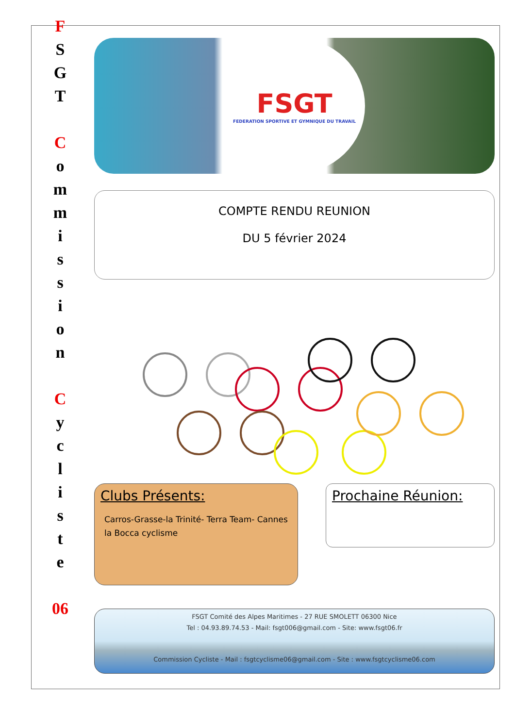F
S
G
T
C
o
m
m
i
s
s
i
o
n
C
y
c
l
i
s
t
e
06
FSGT
FEDERATION SPORTIVE ET GYMNIQUE DU TRAVAIL
COMPTE RENDU REUNION
DU 5 février 2024
Clubs Présents:
Carros-Grasse-la Trinité- Terra Team- Cannes la Bocca cyclisme
Prochaine Réunion:
FSGT Comité des Alpes Maritimes - 27 RUE SMOLETT 06300 Nice
Tel : 04.93.89.74.53 - Mail: fsgt006@gmail.com - Site: www.fsgt06.fr
Commission Cycliste - Mail : fsgtcyclisme06@gmail.com - Site : www.fsgtcyclisme06.com